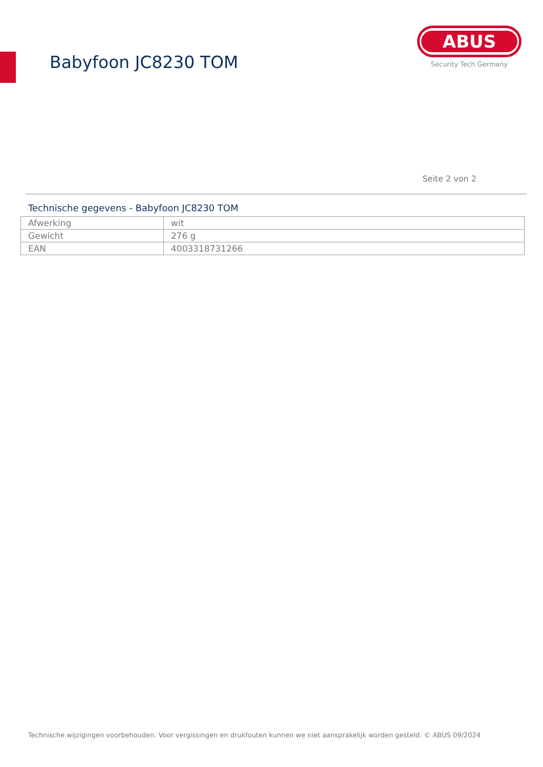Babyfoon JC8230 TOM
ABUS
Security Tech Germany
Seite 2 von 2
Technische gegevens - Babyfoon JC8230 TOM
| Afwerking | wit |
| Gewicht | 276 g |
| EAN | 4003318731266 |
Technische wijzigingen voorbehouden. Voor vergissingen en drukfouten kunnen we niet aansprakelijk worden gesteld. © ABUS 09/2024